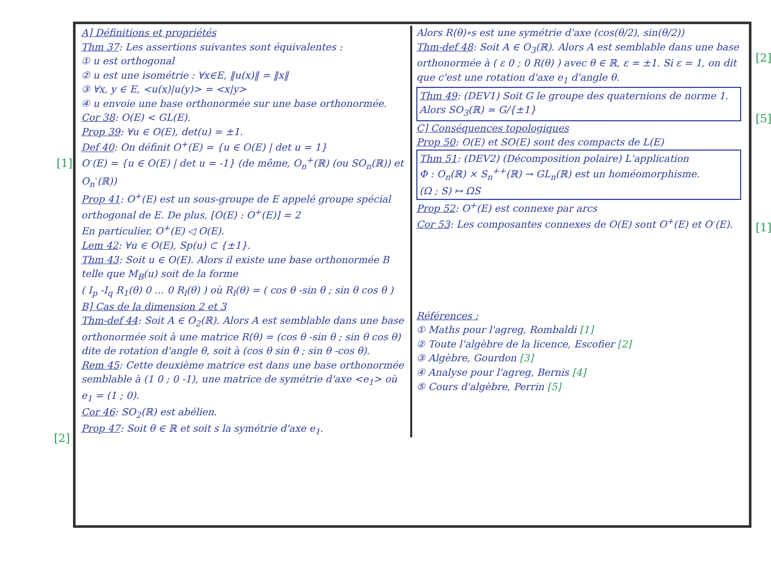[1]
[2]
[2]
[5]
[1]
A] Définitions et propriétés
Thm 37: Les assertions suivantes sont équivalentes :
① u est orthogonal
② u est une isométrie : ∀x∈E, ‖u(x)‖ = ‖x‖
③ ∀x, y ∈ E, <u(x)|u(y)> = <x|y>
④ u envoie une base orthonormée sur une base orthonormée.
Cor 38: O(E) < GL(E).
Prop 39: ∀u ∈ O(E), det(u) = ±1.
Def 40: On définit O<sup>+</sup>(E) = {u ∈ O(E) | det u = 1}
O<sup>-</sup>(E) = {u ∈ O(E) | det u = -1} (de même, O<sub>n</sub><sup>+</sup>(ℝ) (ou SO<sub>n</sub>(ℝ)) et O<sub>n</sub><sup>-</sup>(ℝ))
Prop 41: O<sup>+</sup>(E) est un sous-groupe de E appelé groupe spécial orthogonal de E. De plus, [O(E) : O<sup>+</sup>(E)] = 2
En particulier, O<sup>+</sup>(E) ◁ O(E).
Lem 42: ∀u ∈ O(E), Sp(u) ⊂ {±1}.
Thm 43: Soit u ∈ O(E). Alors il existe une base orthonormée B telle que M<sub>B</sub>(u) soit de la forme
( I<sub>p</sub> -I<sub>q</sub> R<sub>1</sub>(θ) 0 … 0 R<sub>l</sub>(θ) ) où R<sub>l</sub>(θ) = ( cos θ -sin θ ; sin θ cos θ )
B] Cas de la dimension 2 et 3
Thm-def 44: Soit A ∈ O<sub>2</sub>(ℝ). Alors A est semblable dans une base orthonormée soit à une matrice R(θ) = (cos θ -sin θ ; sin θ cos θ) dite de rotation d'angle θ, soit à (cos θ sin θ ; sin θ -cos θ).
Rem 45: Cette deuxième matrice est dans une base orthonormée semblable à (1 0 ; 0 -1), une matrice de symétrie d'axe <e<sub>1</sub>> où e<sub>1</sub> = (1 ; 0).
Cor 46: SO<sub>2</sub>(ℝ) est abélien.
Prop 47: Soit θ ∈ ℝ et soit s la symétrie d'axe e<sub>1</sub>.
Alors R(θ)∘s est une symétrie d'axe (cos(θ/2), sin(θ/2))
Thm-def 48: Soit A ∈ O<sub>3</sub>(ℝ). Alors A est semblable dans une base orthonormée à ( ε 0 ; 0 R(θ) ) avec θ ∈ ℝ, ε = ±1. Si ε = 1, on dit que c'est une rotation d'axe e<sub>1</sub> d'angle θ.
Thm 49: (DEV1) Soit G le groupe des quaternions de norme 1. Alors SO<sub>3</sub>(ℝ) ≃ G/{±1}
C] Conséquences topologiques
Prop 50: O(E) et SO(E) sont des compacts de L(E)
Thm 51: (DEV2) (Décomposition polaire) L'application
Φ : O<sub>n</sub>(ℝ) × S<sub>n</sub><sup>++</sup>(ℝ) → GL<sub>n</sub>(ℝ) est un homéomorphisme.
(Ω ; S) ↦ ΩS
Prop 52: O<sup>+</sup>(E) est connexe par arcs
Cor 53: Les composantes connexes de O(E) sont O<sup>+</sup>(E) et O<sup>-</sup>(E).
Références :
① Maths pour l'agreg, Rombaldi [1]
② Toute l'algèbre de la licence, Escofier [2]
③ Algèbre, Gourdon [3]
④ Analyse pour l'agreg, Bernis [4]
⑤ Cours d'algèbre, Perrin [5]